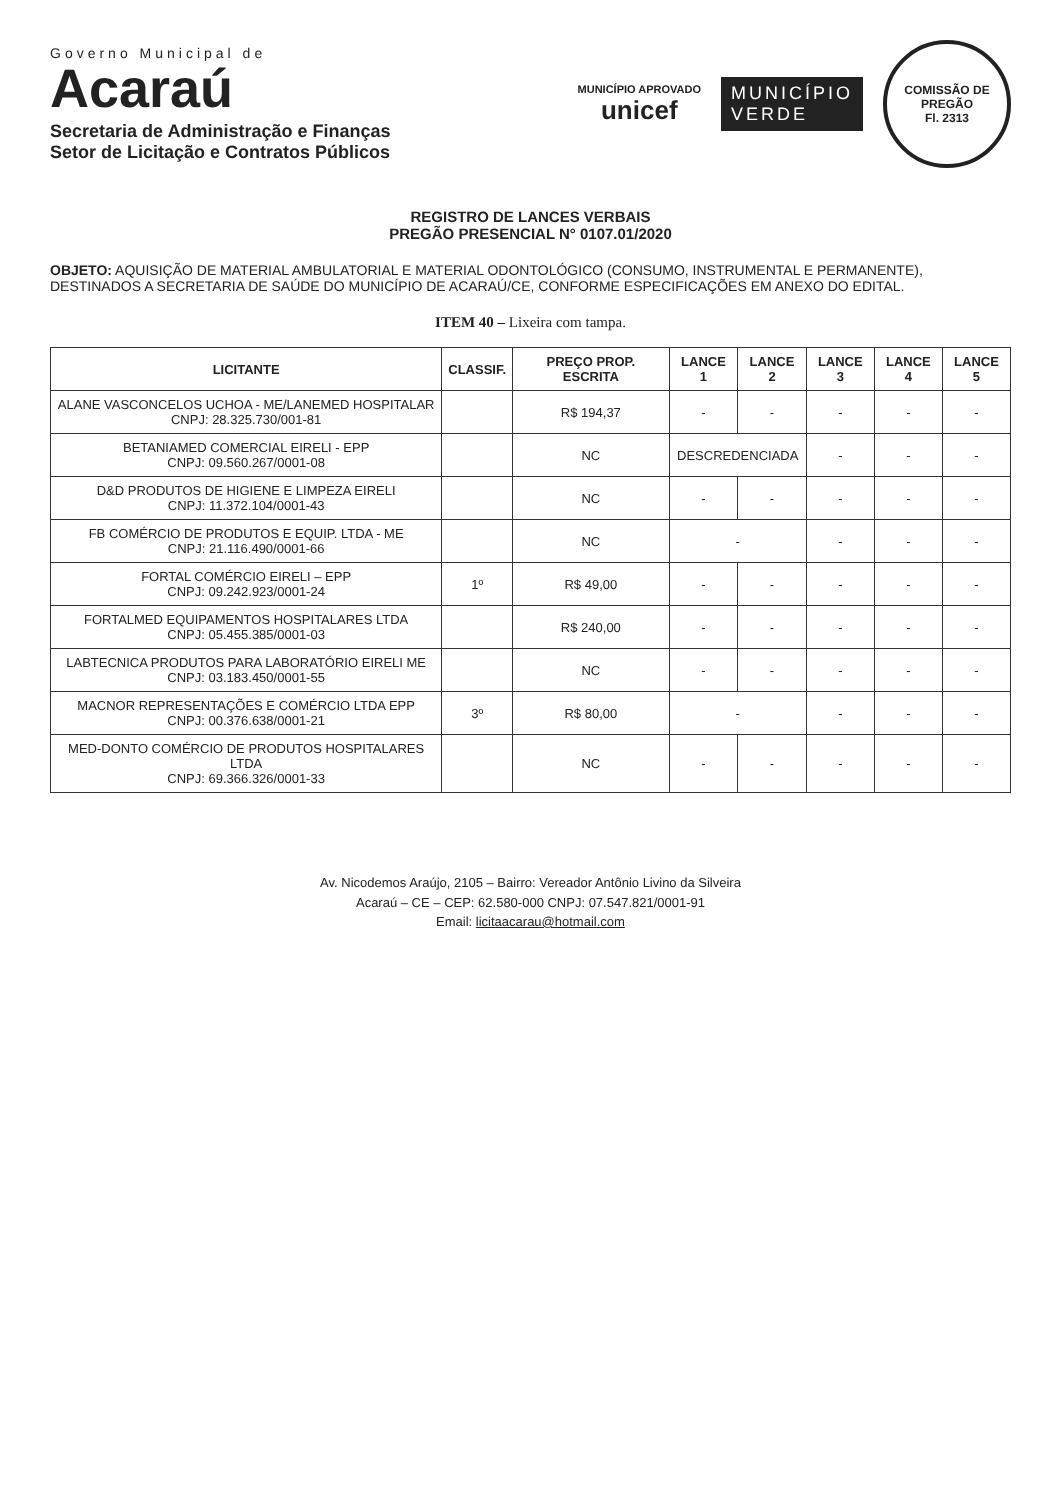Governo Municipal de
Acaraú
Secretaria de Administração e Finanças
Setor de Licitação e Contratos Públicos
MUNICÍPIO APROVADO
unicef
MUNICÍPIO
VERDE
COMISSÃO DE PREGÃO
Fl. 2313
REGISTRO DE LANCES VERBAIS
PREGÃO PRESENCIAL N° 0107.01/2020
OBJETO: AQUISIÇÃO DE MATERIAL AMBULATORIAL E MATERIAL ODONTOLÓGICO (CONSUMO, INSTRUMENTAL E PERMANENTE), DESTINADOS A SECRETARIA DE SAÚDE DO MUNICÍPIO DE ACARAÚ/CE, CONFORME ESPECIFICAÇÕES EM ANEXO DO EDITAL.
ITEM 40 – Lixeira com tampa.
| LICITANTE | CLASSIF. | PREÇO PROP. ESCRITA | LANCE 1 | LANCE 2 | LANCE 3 | LANCE 4 | LANCE 5 |
| --- | --- | --- | --- | --- | --- | --- | --- |
| ALANE VASCONCELOS UCHOA - ME/LANEMED HOSPITALAR CNPJ: 28.325.730/001-81 | | R$ 194,37 | - | - | - | - | - |
| BETANIAMED COMERCIAL EIRELI - EPP CNPJ: 09.560.267/0001-08 | | NC | DESCREDENCIADA | | - | - | - |
| D&D PRODUTOS DE HIGIENE E LIMPEZA EIRELI CNPJ: 11.372.104/0001-43 | | NC | - | - | - | - | - |
| FB COMÉRCIO DE PRODUTOS E EQUIP. LTDA - ME CNPJ: 21.116.490/0001-66 | | NC | - | | - | - | - |
| FORTAL COMÉRCIO EIRELI – EPP CNPJ: 09.242.923/0001-24 | 1º | R$ 49,00 | - | - | - | - | - |
| FORTALMED EQUIPAMENTOS HOSPITALARES LTDA CNPJ: 05.455.385/0001-03 | | R$ 240,00 | - | - | - | - | - |
| LABTECNICA PRODUTOS PARA LABORATÓRIO EIRELI ME CNPJ: 03.183.450/0001-55 | | NC | - | - | - | - | - |
| MACNOR REPRESENTAÇÕES E COMÉRCIO LTDA EPP CNPJ: 00.376.638/0001-21 | 3º | R$ 80,00 | - | | - | - | - |
| MED-DONTO COMÉRCIO DE PRODUTOS HOSPITALARES LTDA CNPJ: 69.366.326/0001-33 | | NC | - | - | - | - | - |
Av. Nicodemos Araújo, 2105 – Bairro: Vereador Antônio Livino da Silveira
Acaraú – CE – CEP: 62.580-000 CNPJ: 07.547.821/0001-91
Email: licitaacarau@hotmail.com